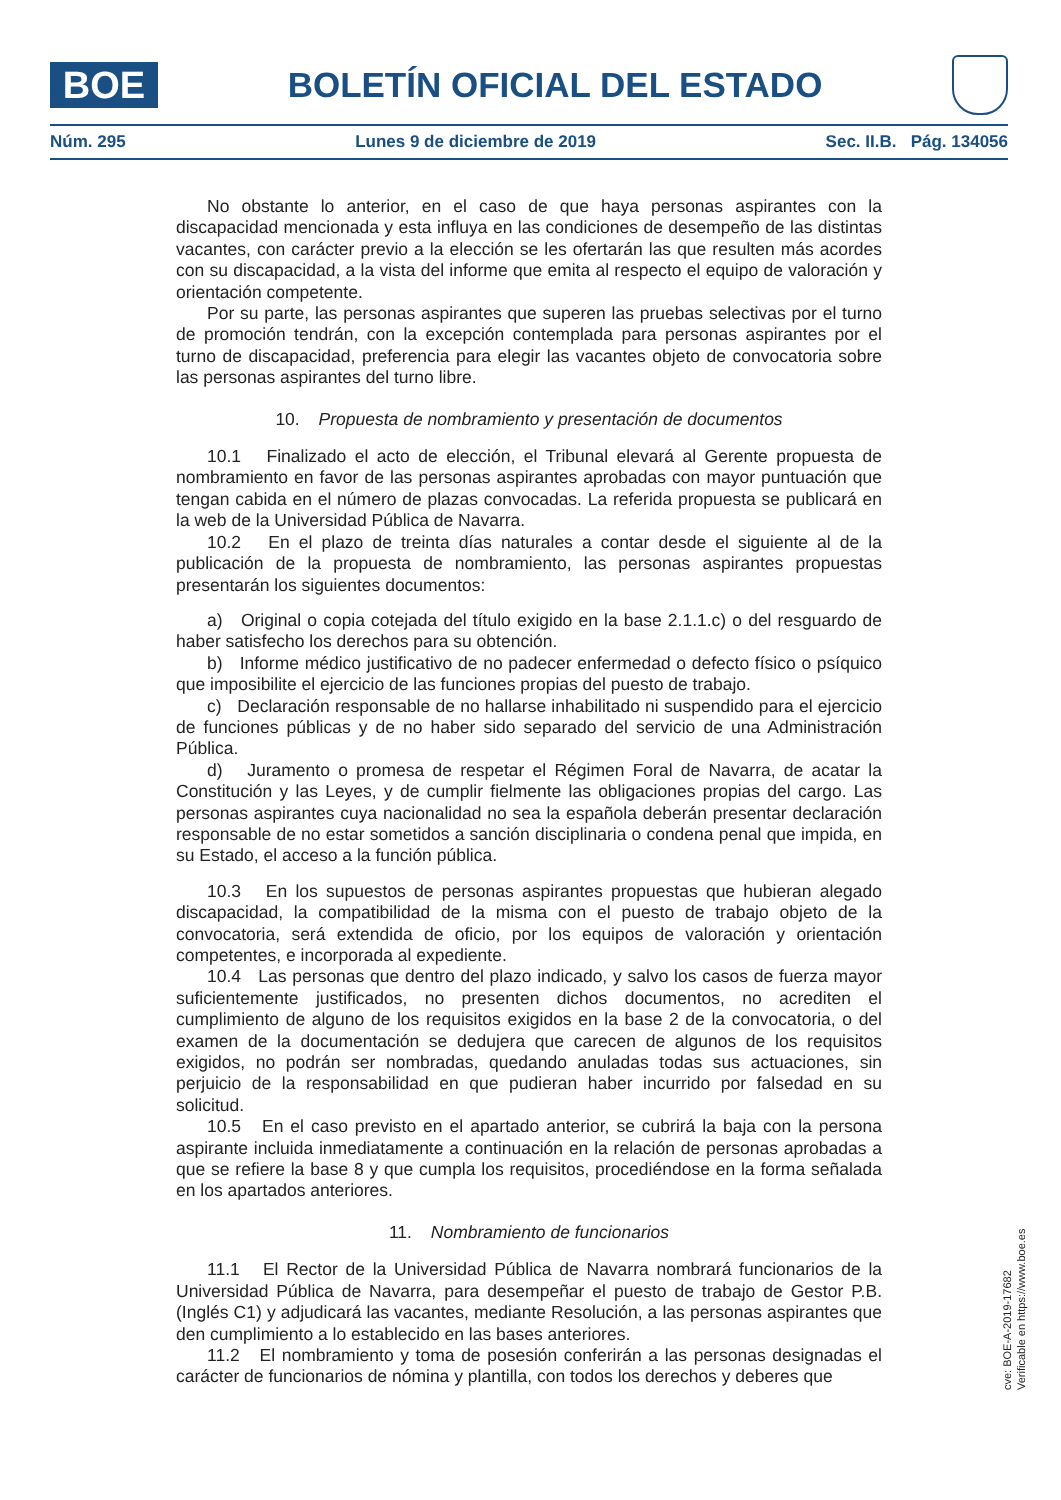BOE
BOLETÍN OFICIAL DEL ESTADO
Núm. 295 Lunes 9 de diciembre de 2019 Sec. II.B. Pág. 134056
No obstante lo anterior, en el caso de que haya personas aspirantes con la discapacidad mencionada y esta influya en las condiciones de desempeño de las distintas vacantes, con carácter previo a la elección se les ofertarán las que resulten más acordes con su discapacidad, a la vista del informe que emita al respecto el equipo de valoración y orientación competente.
Por su parte, las personas aspirantes que superen las pruebas selectivas por el turno de promoción tendrán, con la excepción contemplada para personas aspirantes por el turno de discapacidad, preferencia para elegir las vacantes objeto de convocatoria sobre las personas aspirantes del turno libre.
10. Propuesta de nombramiento y presentación de documentos
10.1 Finalizado el acto de elección, el Tribunal elevará al Gerente propuesta de nombramiento en favor de las personas aspirantes aprobadas con mayor puntuación que tengan cabida en el número de plazas convocadas. La referida propuesta se publicará en la web de la Universidad Pública de Navarra.
10.2 En el plazo de treinta días naturales a contar desde el siguiente al de la publicación de la propuesta de nombramiento, las personas aspirantes propuestas presentarán los siguientes documentos:
a) Original o copia cotejada del título exigido en la base 2.1.1.c) o del resguardo de haber satisfecho los derechos para su obtención.
b) Informe médico justificativo de no padecer enfermedad o defecto físico o psíquico que imposibilite el ejercicio de las funciones propias del puesto de trabajo.
c) Declaración responsable de no hallarse inhabilitado ni suspendido para el ejercicio de funciones públicas y de no haber sido separado del servicio de una Administración Pública.
d) Juramento o promesa de respetar el Régimen Foral de Navarra, de acatar la Constitución y las Leyes, y de cumplir fielmente las obligaciones propias del cargo. Las personas aspirantes cuya nacionalidad no sea la española deberán presentar declaración responsable de no estar sometidos a sanción disciplinaria o condena penal que impida, en su Estado, el acceso a la función pública.
10.3 En los supuestos de personas aspirantes propuestas que hubieran alegado discapacidad, la compatibilidad de la misma con el puesto de trabajo objeto de la convocatoria, será extendida de oficio, por los equipos de valoración y orientación competentes, e incorporada al expediente.
10.4 Las personas que dentro del plazo indicado, y salvo los casos de fuerza mayor suficientemente justificados, no presenten dichos documentos, no acrediten el cumplimiento de alguno de los requisitos exigidos en la base 2 de la convocatoria, o del examen de la documentación se dedujera que carecen de algunos de los requisitos exigidos, no podrán ser nombradas, quedando anuladas todas sus actuaciones, sin perjuicio de la responsabilidad en que pudieran haber incurrido por falsedad en su solicitud.
10.5 En el caso previsto en el apartado anterior, se cubrirá la baja con la persona aspirante incluida inmediatamente a continuación en la relación de personas aprobadas a que se refiere la base 8 y que cumpla los requisitos, procediéndose en la forma señalada en los apartados anteriores.
11. Nombramiento de funcionarios
11.1 El Rector de la Universidad Pública de Navarra nombrará funcionarios de la Universidad Pública de Navarra, para desempeñar el puesto de trabajo de Gestor P.B. (Inglés C1) y adjudicará las vacantes, mediante Resolución, a las personas aspirantes que den cumplimiento a lo establecido en las bases anteriores.
11.2 El nombramiento y toma de posesión conferirán a las personas designadas el carácter de funcionarios de nómina y plantilla, con todos los derechos y deberes que
cve: BOE-A-2019-17682
Verificable en https://www.boe.es